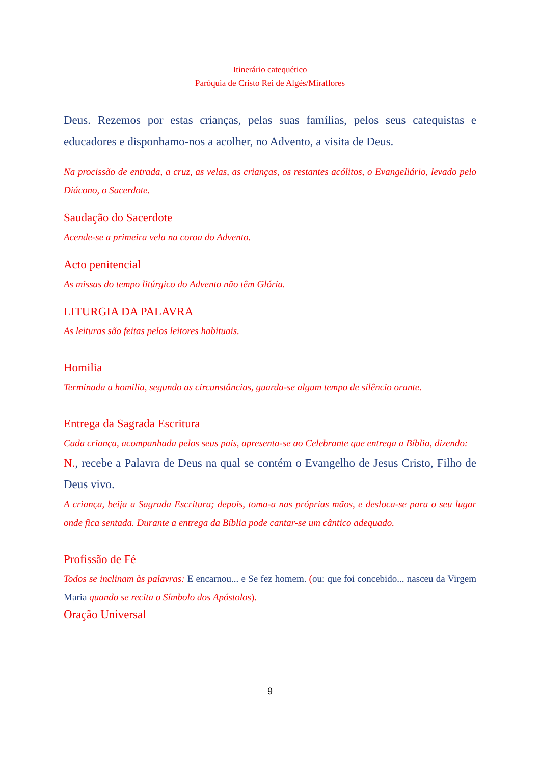Itinerário catequético
Paróquia de Cristo Rei de Algés/Miraflores
Deus. Rezemos por estas crianças, pelas suas famílias, pelos seus catequistas e educadores e disponhamo-nos a acolher, no Advento, a visita de Deus.
Na procissão de entrada, a cruz, as velas, as crianças, os restantes acólitos, o Evangeliário, levado pelo Diácono, o Sacerdote.
Saudação do Sacerdote
Acende-se a primeira vela na coroa do Advento.
Acto penitencial
As missas do tempo litúrgico do Advento não têm Glória.
LITURGIA DA PALAVRA
As leituras são feitas pelos leitores habituais.
Homilia
Terminada a homilia, segundo as circunstâncias, guarda-se algum tempo de silêncio orante.
Entrega da Sagrada Escritura
Cada criança, acompanhada pelos seus pais, apresenta-se ao Celebrante que entrega a Bíblia, dizendo:
N., recebe a Palavra de Deus na qual se contém o Evangelho de Jesus Cristo, Filho de Deus vivo.
A criança, beija a Sagrada Escritura; depois, toma-a nas próprias mãos, e desloca-se para o seu lugar onde fica sentada. Durante a entrega da Bíblia pode cantar-se um cântico adequado.
Profissão de Fé
Todos se inclinam às palavras: E encarnou... e Se fez homem. (ou: que foi concebido... nasceu da Virgem Maria quando se recita o Símbolo dos Apóstolos).
Oração Universal
9